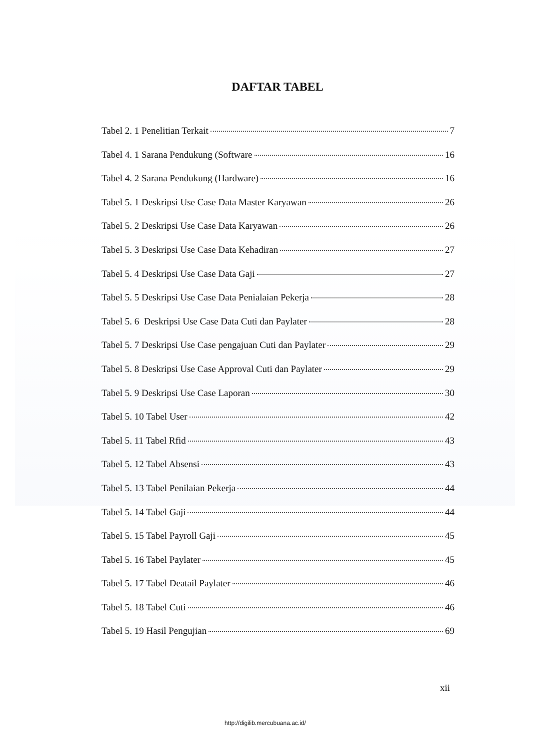DAFTAR TABEL
Tabel 2. 1 Penelitian Terkait 7
Tabel 4. 1 Sarana Pendukung (Software 16
Tabel 4. 2 Sarana Pendukung (Hardware) 16
Tabel 5. 1 Deskripsi Use Case Data Master Karyawan 26
Tabel 5. 2 Deskripsi Use Case Data Karyawan 26
Tabel 5. 3 Deskripsi Use Case Data Kehadiran 27
Tabel 5. 4 Deskripsi Use Case Data Gaji 27
Tabel 5. 5 Deskripsi Use Case Data Penialaian Pekerja 28
Tabel 5. 6 Deskripsi Use Case Data Cuti dan Paylater 28
Tabel 5. 7 Deskripsi Use Case pengajuan Cuti dan Paylater 29
Tabel 5. 8 Deskripsi Use Case Approval Cuti dan Paylater 29
Tabel 5. 9 Deskripsi Use Case Laporan 30
Tabel 5. 10 Tabel User 42
Tabel 5. 11 Tabel Rfid 43
Tabel 5. 12 Tabel Absensi 43
Tabel 5. 13 Tabel Penilaian Pekerja 44
Tabel 5. 14 Tabel Gaji 44
Tabel 5. 15 Tabel Payroll Gaji 45
Tabel 5. 16 Tabel Paylater 45
Tabel 5. 17 Tabel Deatail Paylater 46
Tabel 5. 18 Tabel Cuti 46
Tabel 5. 19 Hasil Pengujian 69
xii
http://digilib.mercubuana.ac.id/